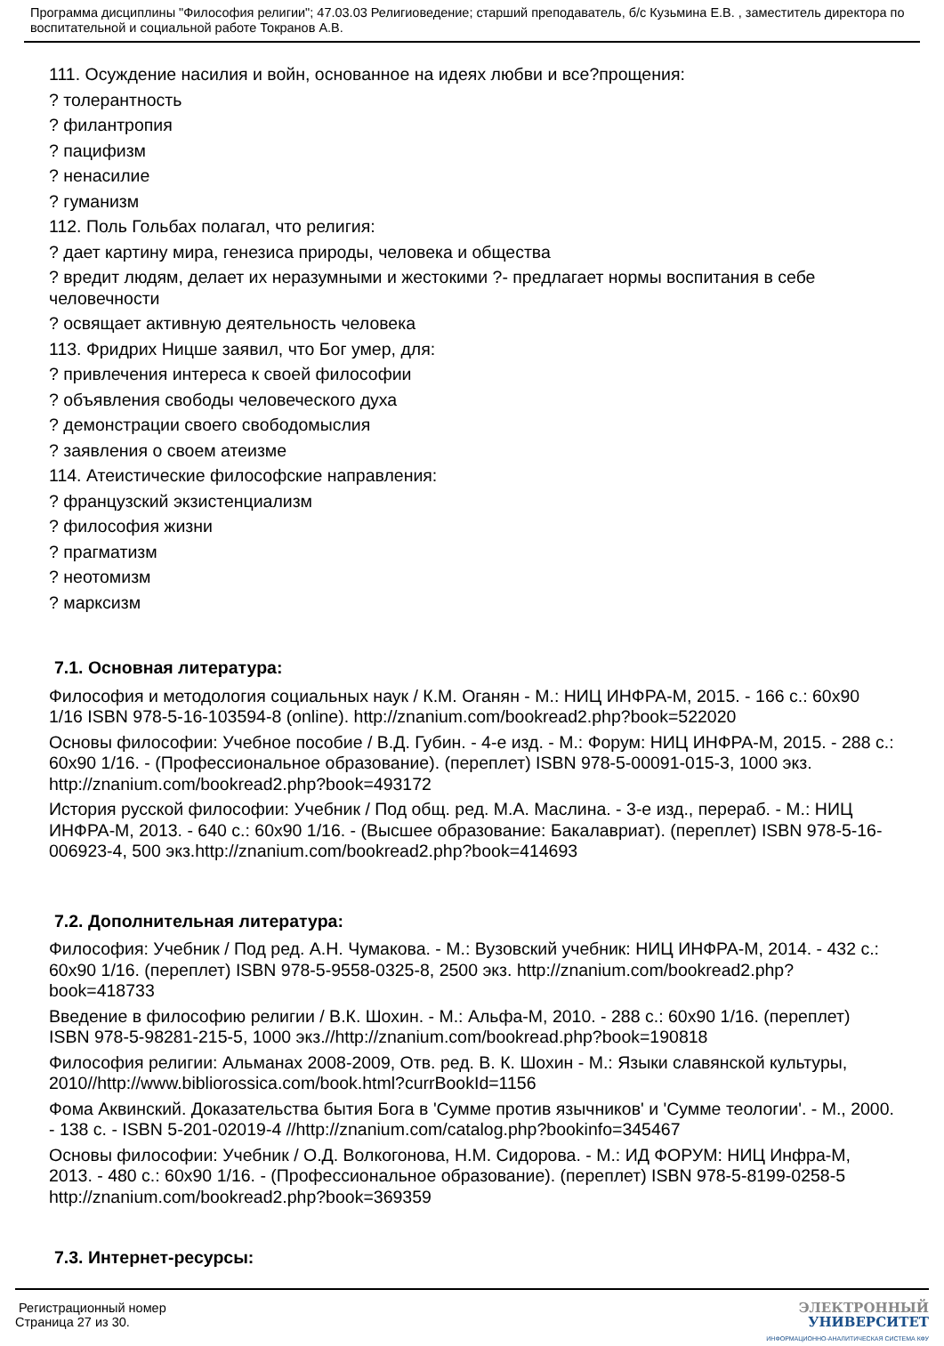Программа дисциплины "Философия религии"; 47.03.03 Религиоведение; старший преподаватель, б/с Кузьмина Е.В. , заместитель директора по воспитательной и социальной работе Токранов А.В.
111. Осуждение насилия и войн, основанное на идеях любви и все?прощения:
? толерантность
? филантропия
? пацифизм
? ненасилие
? гуманизм
112. Поль Гольбах полагал, что религия:
? дает картину мира, генезиса природы, человека и общества
? вредит людям, делает их неразумными и жестокими ?- предлагает нормы воспитания в себе человечности
? освящает активную деятельность человека
113. Фридрих Ницше заявил, что Бог умер, для:
? привлечения интереса к своей философии
? объявления свободы человеческого духа
? демонстрации своего свободомыслия
? заявления о своем атеизме
114. Атеистические философские направления:
? французский экзистенциализм
? философия жизни
? прагматизм
? неотомизм
? марксизм
7.1. Основная литература:
Философия и методология социальных наук / К.М. Оганян - М.: НИЦ ИНФРА-М, 2015. - 166 с.: 60х90 1/16 ISBN 978-5-16-103594-8 (online). http://znanium.com/bookread2.php?book=522020
Основы философии: Учебное пособие / В.Д. Губин. - 4-е изд. - М.: Форум: НИЦ ИНФРА-М, 2015. - 288 с.: 60x90 1/16. - (Профессиональное образование). (переплет) ISBN 978-5-00091-015-3, 1000 экз. http://znanium.com/bookread2.php?book=493172
История русской философии: Учебник / Под общ. ред. М.А. Маслина. - 3-е изд., перераб. - М.: НИЦ ИНФРА-М, 2013. - 640 с.: 60x90 1/16. - (Высшее образование: Бакалавриат). (переплет) ISBN 978-5-16-006923-4, 500 экз.http://znanium.com/bookread2.php?book=414693
7.2. Дополнительная литература:
Философия: Учебник / Под ред. А.Н. Чумакова. - М.: Вузовский учебник: НИЦ ИНФРА-М, 2014. - 432 с.: 60x90 1/16. (переплет) ISBN 978-5-9558-0325-8, 2500 экз. http://znanium.com/bookread2.php?book=418733
Введение в философию религии / В.К. Шохин. - М.: Альфа-М, 2010. - 288 с.: 60x90 1/16. (переплет) ISBN 978-5-98281-215-5, 1000 экз.//http://znanium.com/bookread.php?book=190818
Философия религии: Альманах 2008-2009, Отв. ред. В. К. Шохин - М.: Языки славянской культуры, 2010//http://www.bibliorossica.com/book.html?currBookId=1156
Фома Аквинский. Доказательства бытия Бога в 'Сумме против язычников' и 'Сумме теологии'. - М., 2000. - 138 с. - ISBN 5-201-02019-4 //http://znanium.com/catalog.php?bookinfo=345467
Основы философии: Учебник / О.Д. Волкогонова, Н.М. Сидорова. - М.: ИД ФОРУМ: НИЦ Инфра-М, 2013. - 480 с.: 60x90 1/16. - (Профессиональное образование). (переплет) ISBN 978-5-8199-0258-5 http://znanium.com/bookread2.php?book=369359
7.3. Интернет-ресурсы:
Регистрационный номер
Страница 27 из 30.
ЭЛЕКТРОННЫЙ
УНИВЕРСИТЕТ
ИНФОРМАЦИОННО-АНАЛИТИЧЕСКАЯ СИСТЕМА КФУ